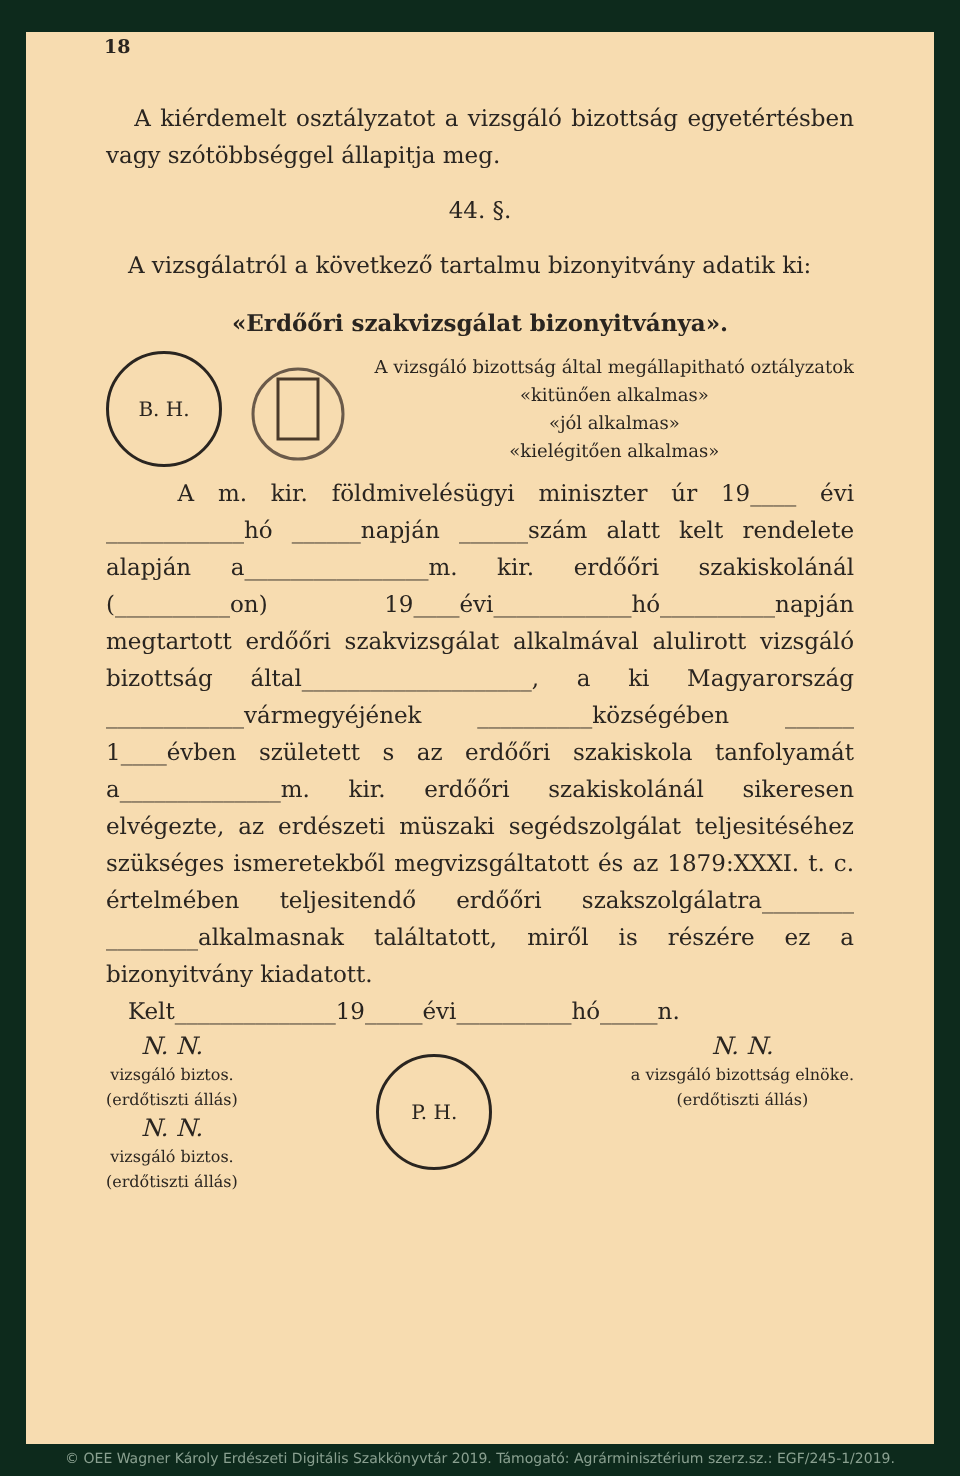18
A kiérdemelt osztályzatot a vizsgáló bizottság egyetértésben vagy szótöbbséggel állapitja meg.
44. §.
A vizsgálatról a következő tartalmu bizonyitvány adatik ki:
«Erdőőri szakvizsgálat bizonyitványa».
B. H.
A vizsgáló bizottság által megállapitható oztályzatok
«kitünően alkalmas»
«jól alkalmas»
«kielégitően alkalmas»
A m. kir. földmivelésügyi miniszter úr 19____ évi ____________hó ______napján ______szám alatt kelt rendelete alapján a________________m. kir. erdőőri szakiskolánál (__________on) 19____évi____________hó__________napján megtartott erdőőri szakvizsgálat alkalmával alulirott vizsgáló bizottság által____________________, a ki Magyarország ____________vármegyéjének __________községében ______ 1____évben született s az erdőőri szakiskola tanfolyamát a______________m. kir. erdőőri szakiskolánál sikeresen elvégezte, az erdészeti müszaki segédszolgálat teljesitéséhez szükséges ismeretekből megvizsgáltatott és az 1879:XXXI. t. c. értelmében teljesitendő erdőőri szakszolgálatra________ ________alkalmasnak találtatott, miről is részére ez a bizonyitvány kiadatott.
Kelt______________19_____évi__________hó_____n.
N. N.
vizsgáló biztos.
(erdőtiszti állás)
N. N.
vizsgáló biztos.
(erdőtiszti állás)
P. H.
N. N.
a vizsgáló bizottság elnöke.
(erdőtiszti állás)
© OEE Wagner Károly Erdészeti Digitális Szakkönyvtár 2019. Támogató: Agrárminisztérium szerz.sz.: EGF/245-1/2019.